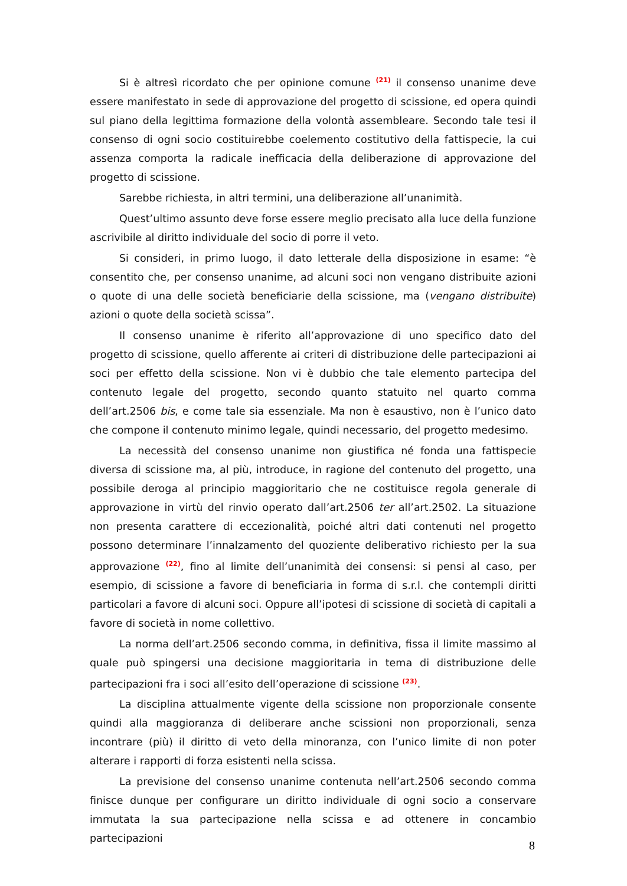Si è altresì ricordato che per opinione comune <sup>(21)</sup> il consenso unanime deve essere manifestato in sede di approvazione del progetto di scissione, ed opera quindi sul piano della legittima formazione della volontà assembleare. Secondo tale tesi il consenso di ogni socio costituirebbe coelemento costitutivo della fattispecie, la cui assenza comporta la radicale inefficacia della deliberazione di approvazione del progetto di scissione.
Sarebbe richiesta, in altri termini, una deliberazione all’unanimità.
Quest’ultimo assunto deve forse essere meglio precisato alla luce della funzione ascrivibile al diritto individuale del socio di porre il veto.
Si consideri, in primo luogo, il dato letterale della disposizione in esame: “è consentito che, per consenso unanime, ad alcuni soci non vengano distribuite azioni o quote di una delle società beneficiarie della scissione, ma (vengano distribuite) azioni o quote della società scissa”.
Il consenso unanime è riferito all’approvazione di uno specifico dato del progetto di scissione, quello afferente ai criteri di distribuzione delle partecipazioni ai soci per effetto della scissione. Non vi è dubbio che tale elemento partecipa del contenuto legale del progetto, secondo quanto statuito nel quarto comma dell’art.2506 bis, e come tale sia essenziale. Ma non è esaustivo, non è l’unico dato che compone il contenuto minimo legale, quindi necessario, del progetto medesimo.
La necessità del consenso unanime non giustifica né fonda una fattispecie diversa di scissione ma, al più, introduce, in ragione del contenuto del progetto, una possibile deroga al principio maggioritario che ne costituisce regola generale di approvazione in virtù del rinvio operato dall’art.2506 ter all’art.2502. La situazione non presenta carattere di eccezionalità, poiché altri dati contenuti nel progetto possono determinare l’innalzamento del quoziente deliberativo richiesto per la sua approvazione <sup>(22)</sup>, fino al limite dell’unanimità dei consensi: si pensi al caso, per esempio, di scissione a favore di beneficiaria in forma di s.r.l. che contempli diritti particolari a favore di alcuni soci. Oppure all’ipotesi di scissione di società di capitali a favore di società in nome collettivo.
La norma dell’art.2506 secondo comma, in definitiva, fissa il limite massimo al quale può spingersi una decisione maggioritaria in tema di distribuzione delle partecipazioni fra i soci all’esito dell’operazione di scissione <sup>(23)</sup>.
La disciplina attualmente vigente della scissione non proporzionale consente quindi alla maggioranza di deliberare anche scissioni non proporzionali, senza incontrare (più) il diritto di veto della minoranza, con l’unico limite di non poter alterare i rapporti di forza esistenti nella scissa.
La previsione del consenso unanime contenuta nell’art.2506 secondo comma finisce dunque per configurare un diritto individuale di ogni socio a conservare immutata la sua partecipazione nella scissa e ad ottenere in concambio partecipazioni
8